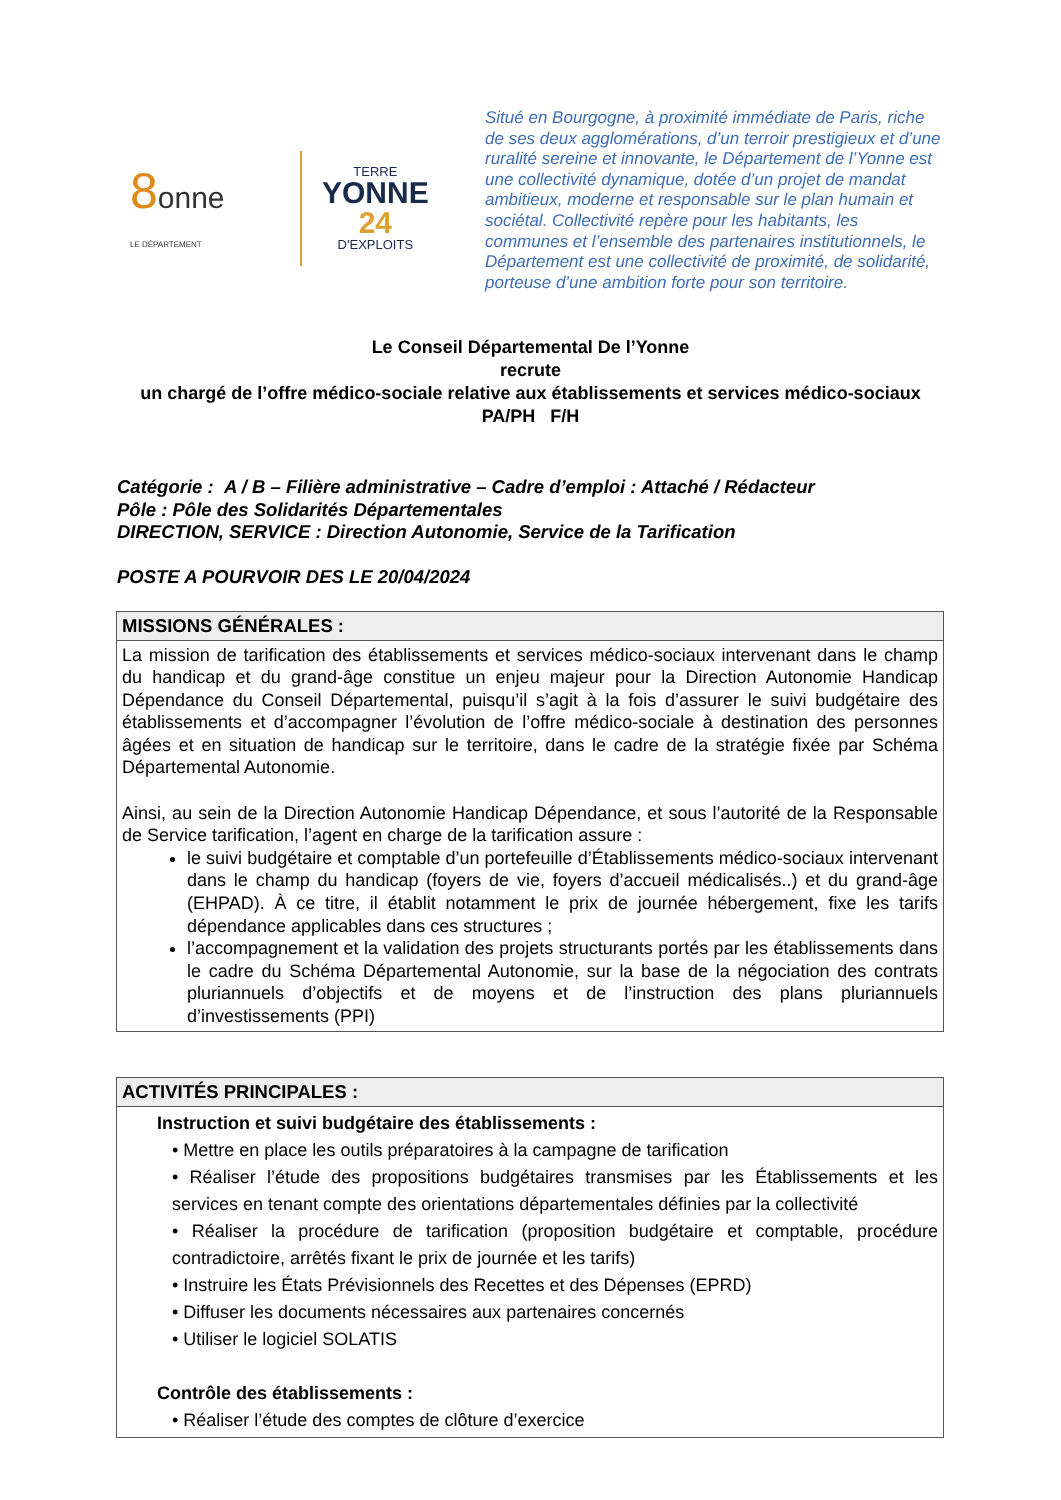8onne
LE DÉPARTEMENT
TERRE
YONNE
24
D'EXPLOITS
Situé en Bourgogne, à proximité immédiate de Paris, riche de ses deux agglomérations, d’un terroir prestigieux et d’une ruralité sereine et innovante, le Département de l’Yonne est une collectivité dynamique, dotée d’un projet de mandat ambitieux, moderne et responsable sur le plan humain et sociétal. Collectivité repère pour les habitants, les communes et l’ensemble des partenaires institutionnels, le Département est une collectivité de proximité, de solidarité, porteuse d’une ambition forte pour son territoire.
Le Conseil Départemental De l’Yonne
recrute
un chargé de l’offre médico-sociale relative aux établissements et services médico-sociaux PA/PH F/H
Catégorie : A / B – Filière administrative – Cadre d’emploi : Attaché / Rédacteur
Pôle : Pôle des Solidarités Départementales
DIRECTION, SERVICE : Direction Autonomie, Service de la Tarification
POSTE A POURVOIR DES LE 20/04/2024
| MISSIONS GÉNÉRALES : |
| --- |
| La mission de tarification des établissements et services médico-sociaux intervenant dans le champ du handicap et du grand-âge constitue un enjeu majeur pour la Direction Autonomie Handicap Dépendance du Conseil Départemental, puisqu’il s’agit à la fois d’assurer le suivi budgétaire des établissements et d’accompagner l’évolution de l’offre médico-sociale à destination des personnes âgées et en situation de handicap sur le territoire, dans le cadre de la stratégie fixée par Schéma Départemental Autonomie. Ainsi, au sein de la Direction Autonomie Handicap Dépendance, et sous l’autorité de la Responsable de Service tarification, l’agent en charge de la tarification assure : le suivi budgétaire et comptable d’un portefeuille d’Établissements médico-sociaux intervenant dans le champ du handicap (foyers de vie, foyers d’accueil médicalisés..) et du grand-âge (EHPAD). À ce titre, il établit notamment le prix de journée hébergement, fixe les tarifs dépendance applicables dans ces structures ; l’accompagnement et la validation des projets structurants portés par les établissements dans le cadre du Schéma Départemental Autonomie, sur la base de la négociation des contrats pluriannuels d’objectifs et de moyens et de l’instruction des plans pluriannuels d’investissements (PPI) |
| ACTIVITÉS PRINCIPALES : |
| --- |
| Instruction et suivi budgétaire des établissements : • Mettre en place les outils préparatoires à la campagne de tarification • Réaliser l’étude des propositions budgétaires transmises par les Établissements et les services en tenant compte des orientations départementales définies par la collectivité • Réaliser la procédure de tarification (proposition budgétaire et comptable, procédure contradictoire, arrêtés fixant le prix de journée et les tarifs) • Instruire les États Prévisionnels des Recettes et des Dépenses (EPRD) • Diffuser les documents nécessaires aux partenaires concernés • Utiliser le logiciel SOLATIS Contrôle des établissements : • Réaliser l’étude des comptes de clôture d’exercice |